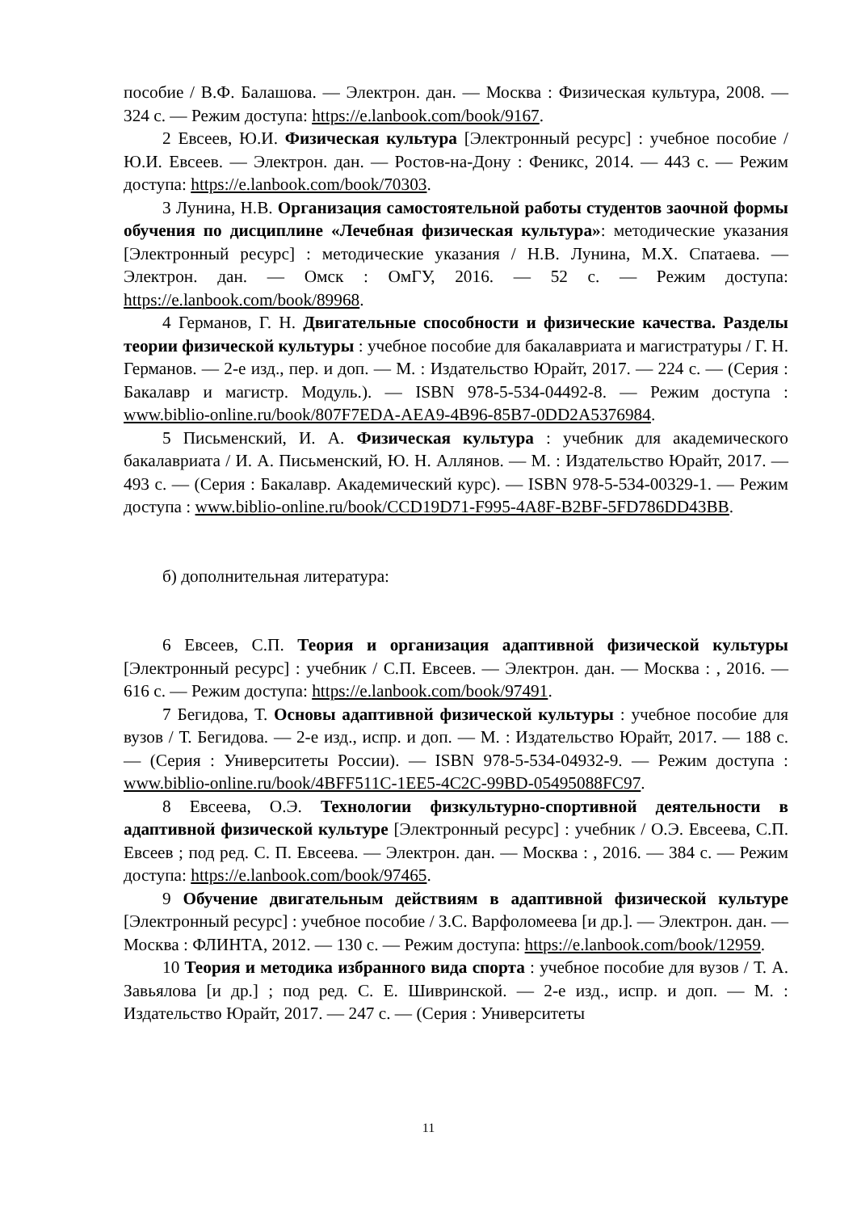пособие / В.Ф. Балашова. — Электрон. дан. — Москва : Физическая культура, 2008. — 324 с. — Режим доступа: https://e.lanbook.com/book/9167.
2 Евсеев, Ю.И. Физическая культура [Электронный ресурс] : учебное пособие / Ю.И. Евсеев. — Электрон. дан. — Ростов-на-Дону : Феникс, 2014. — 443 с. — Режим доступа: https://e.lanbook.com/book/70303.
3 Лунина, Н.В. Организация самостоятельной работы студентов заочной формы обучения по дисциплине «Лечебная физическая культура»: методические указания [Электронный ресурс] : методические указания / Н.В. Лунина, М.Х. Спатаева. — Электрон. дан. — Омск : ОмГУ, 2016. — 52 с. — Режим доступа: https://e.lanbook.com/book/89968.
4 Германов, Г. Н. Двигательные способности и физические качества. Разделы теории физической культуры : учебное пособие для бакалавриата и магистратуры / Г. Н. Германов. — 2-е изд., пер. и доп. — М. : Издательство Юрайт, 2017. — 224 с. — (Серия : Бакалавр и магистр. Модуль.). — ISBN 978-5-534-04492-8. — Режим доступа : www.biblio-online.ru/book/807F7EDA-AEA9-4B96-85B7-0DD2A5376984.
5 Письменский, И. А. Физическая культура : учебник для академического бакалавриата / И. А. Письменский, Ю. Н. Аллянов. — М. : Издательство Юрайт, 2017. — 493 с. — (Серия : Бакалавр. Академический курс). — ISBN 978-5-534-00329-1. — Режим доступа : www.biblio-online.ru/book/CCD19D71-F995-4A8F-B2BF-5FD786DD43BB.
б) дополнительная литература:
6 Евсеев, С.П. Теория и организация адаптивной физической культуры [Электронный ресурс] : учебник / С.П. Евсеев. — Электрон. дан. — Москва : , 2016. — 616 с. — Режим доступа: https://e.lanbook.com/book/97491.
7 Бегидова, Т. Основы адаптивной физической культуры : учебное пособие для вузов / Т. Бегидова. — 2-е изд., испр. и доп. — М. : Издательство Юрайт, 2017. — 188 с. — (Серия : Университеты России). — ISBN 978-5-534-04932-9. — Режим доступа : www.biblio-online.ru/book/4BFF511C-1EE5-4C2C-99BD-05495088FC97.
8 Евсеева, О.Э. Технологии физкультурно-спортивной деятельности в адаптивной физической культуре [Электронный ресурс] : учебник / О.Э. Евсеева, С.П. Евсеев ; под ред. С. П. Евсеева. — Электрон. дан. — Москва : , 2016. — 384 с. — Режим доступа: https://e.lanbook.com/book/97465.
9 Обучение двигательным действиям в адаптивной физической культуре [Электронный ресурс] : учебное пособие / З.С. Варфоломеева [и др.]. — Электрон. дан. — Москва : ФЛИНТА, 2012. — 130 с. — Режим доступа: https://e.lanbook.com/book/12959.
10 Теория и методика избранного вида спорта : учебное пособие для вузов / Т. А. Завьялова [и др.] ; под ред. С. Е. Шивринской. — 2-е изд., испр. и доп. — М. : Издательство Юрайт, 2017. — 247 с. — (Серия : Университеты
11